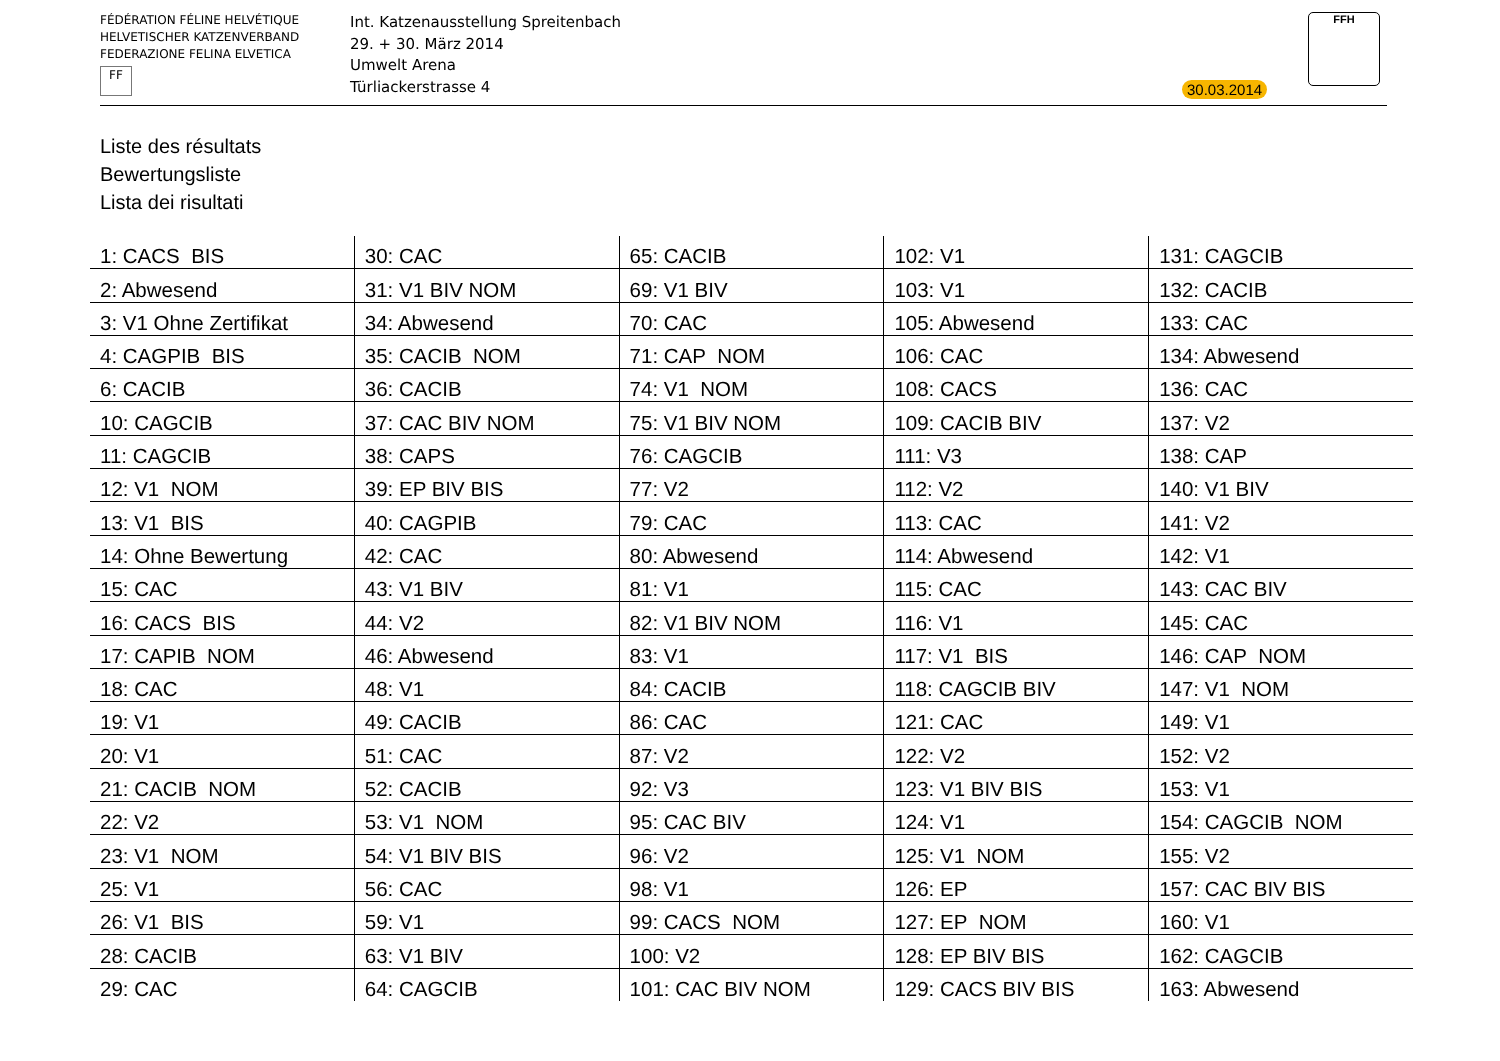FÉDÉRATION FÉLINE HELVÉTIQUE
HELVETISCHER KATZENVERBAND
FEDERAZIONE FELINA ELVETICA
FF
Int. Katzenausstellung Spreitenbach
29. + 30. März 2014
Umwelt Arena
Türliackerstrasse 4
30.03.2014
FFH
Liste des résultats
Bewertungsliste
Lista dei risultati
| 1: CACS BIS | 30: CAC | 65: CACIB | 102: V1 | 131: CAGCIB |
| 2: Abwesend | 31: V1 BIV NOM | 69: V1 BIV | 103: V1 | 132: CACIB |
| 3: V1 Ohne Zertifikat | 34: Abwesend | 70: CAC | 105: Abwesend | 133: CAC |
| 4: CAGPIB BIS | 35: CACIB NOM | 71: CAP NOM | 106: CAC | 134: Abwesend |
| 6: CACIB | 36: CACIB | 74: V1 NOM | 108: CACS | 136: CAC |
| 10: CAGCIB | 37: CAC BIV NOM | 75: V1 BIV NOM | 109: CACIB BIV | 137: V2 |
| 11: CAGCIB | 38: CAPS | 76: CAGCIB | 111: V3 | 138: CAP |
| 12: V1 NOM | 39: EP BIV BIS | 77: V2 | 112: V2 | 140: V1 BIV |
| 13: V1 BIS | 40: CAGPIB | 79: CAC | 113: CAC | 141: V2 |
| 14: Ohne Bewertung | 42: CAC | 80: Abwesend | 114: Abwesend | 142: V1 |
| 15: CAC | 43: V1 BIV | 81: V1 | 115: CAC | 143: CAC BIV |
| 16: CACS BIS | 44: V2 | 82: V1 BIV NOM | 116: V1 | 145: CAC |
| 17: CAPIB NOM | 46: Abwesend | 83: V1 | 117: V1 BIS | 146: CAP NOM |
| 18: CAC | 48: V1 | 84: CACIB | 118: CAGCIB BIV | 147: V1 NOM |
| 19: V1 | 49: CACIB | 86: CAC | 121: CAC | 149: V1 |
| 20: V1 | 51: CAC | 87: V2 | 122: V2 | 152: V2 |
| 21: CACIB NOM | 52: CACIB | 92: V3 | 123: V1 BIV BIS | 153: V1 |
| 22: V2 | 53: V1 NOM | 95: CAC BIV | 124: V1 | 154: CAGCIB NOM |
| 23: V1 NOM | 54: V1 BIV BIS | 96: V2 | 125: V1 NOM | 155: V2 |
| 25: V1 | 56: CAC | 98: V1 | 126: EP | 157: CAC BIV BIS |
| 26: V1 BIS | 59: V1 | 99: CACS NOM | 127: EP NOM | 160: V1 |
| 28: CACIB | 63: V1 BIV | 100: V2 | 128: EP BIV BIS | 162: CAGCIB |
| 29: CAC | 64: CAGCIB | 101: CAC BIV NOM | 129: CACS BIV BIS | 163: Abwesend |